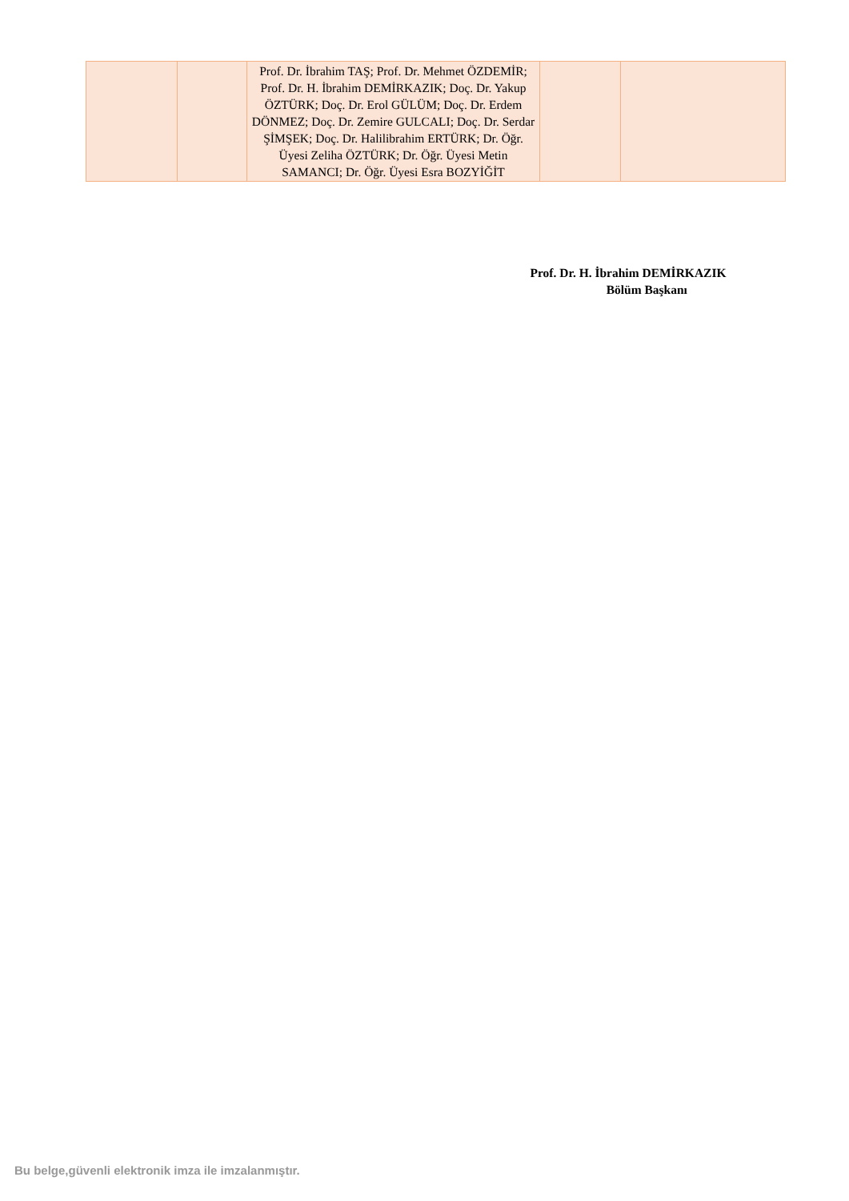| | | Prof. Dr. İbrahim TAŞ; Prof. Dr. Mehmet ÖZDEMİR; Prof. Dr. H. İbrahim DEMİRKAZIK; Doç. Dr. Yakup ÖZTÜRK; Doç. Dr. Erol GÜLÜM; Doç. Dr. Erdem DÖNMEZ; Doç. Dr. Zemire GULCALI; Doç. Dr. Serdar ŞİMŞEK; Doç. Dr. Halilibrahim ERTÜRK; Dr. Öğr. Üyesi Zeliha ÖZTÜRK; Dr. Öğr. Üyesi Metin SAMANCI; Dr. Öğr. Üyesi Esra BOZYİĞİT | | |
Prof. Dr. H. İbrahim DEMİRKAZIK
Bölüm Başkanı
Bu belge,güvenli elektronik imza ile imzalanmıştır.